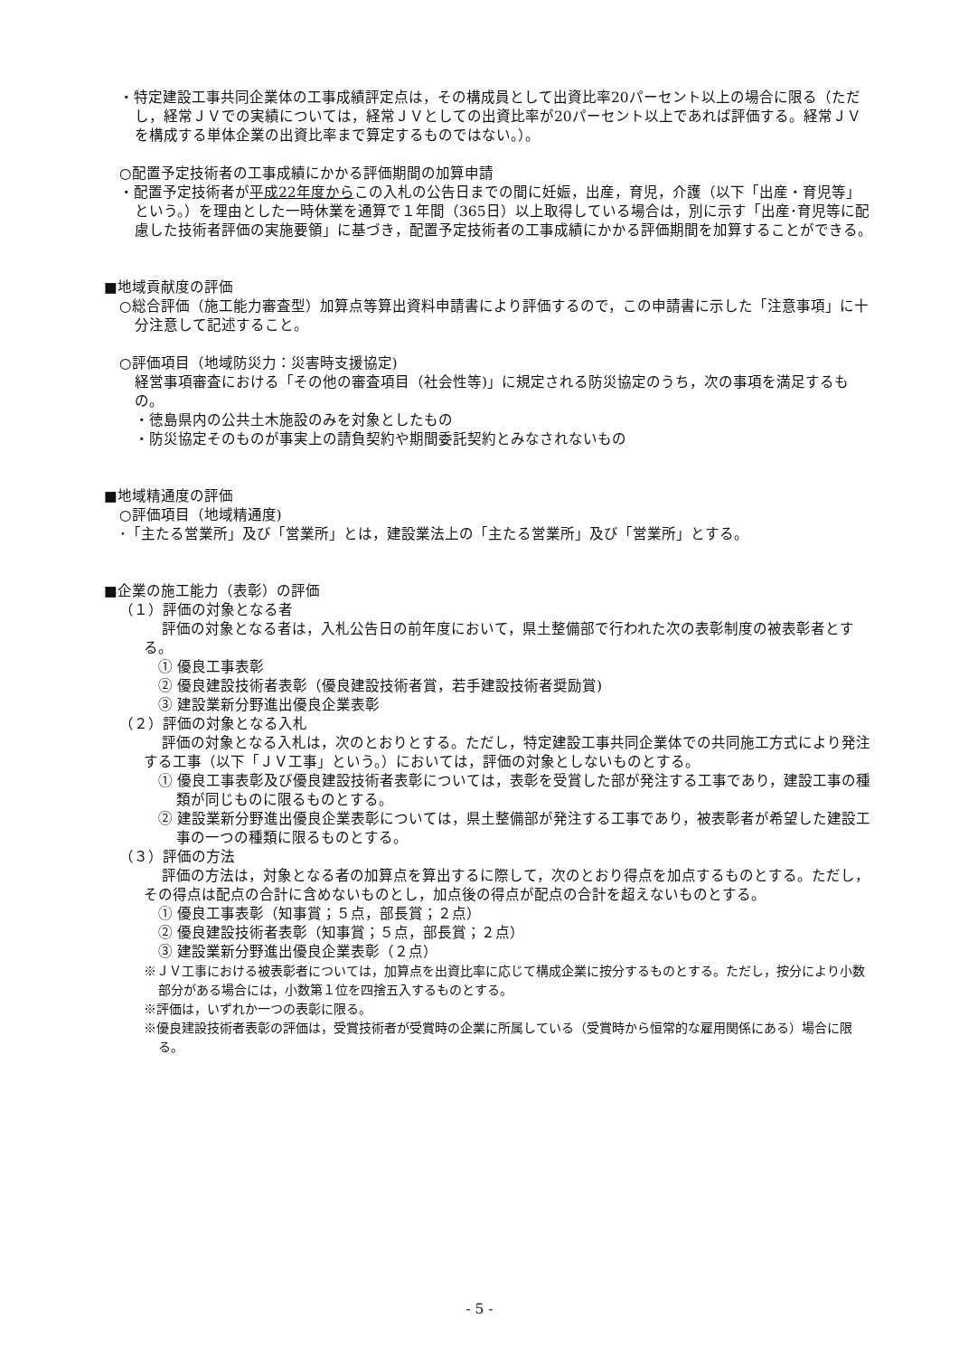・特定建設工事共同企業体の工事成績評定点は，その構成員として出資比率20パーセント以上の場合に限る（ただし，経常ＪＶでの実績については，経常ＪＶとしての出資比率が20パーセント以上であれば評価する。経常ＪＶを構成する単体企業の出資比率まで算定するものではない。）。
○配置予定技術者の工事成績にかかる評価期間の加算申請
・配置予定技術者が平成22年度からこの入札の公告日までの間に妊娠，出産，育児，介護（以下「出産・育児等」という。）を理由とした一時休業を通算で１年間（365日）以上取得している場合は，別に示す「出産･育児等に配慮した技術者評価の実施要領」に基づき，配置予定技術者の工事成績にかかる評価期間を加算することができる。
■地域貢献度の評価
○総合評価（施工能力審査型）加算点等算出資料申請書により評価するので，この申請書に示した「注意事項」に十分注意して記述すること。
○評価項目（地域防災力：災害時支援協定)
経営事項審査における「その他の審査項目（社会性等)」に規定される防災協定のうち，次の事項を満足するもの。
・徳島県内の公共土木施設のみを対象としたもの
・防災協定そのものが事実上の請負契約や期間委託契約とみなされないもの
■地域精通度の評価
○評価項目（地域精通度)
･「主たる営業所」及び「営業所」とは，建設業法上の「主たる営業所」及び「営業所」とする。
■企業の施工能力（表彰）の評価
（１）評価の対象となる者
評価の対象となる者は，入札公告日の前年度において，県土整備部で行われた次の表彰制度の被表彰者とする。
① 優良工事表彰
② 優良建設技術者表彰（優良建設技術者賞，若手建設技術者奨励賞)
③ 建設業新分野進出優良企業表彰
（２）評価の対象となる入札
評価の対象となる入札は，次のとおりとする。ただし，特定建設工事共同企業体での共同施工方式により発注する工事（以下「ＪＶ工事」という。）においては，評価の対象としないものとする。
① 優良工事表彰及び優良建設技術者表彰については，表彰を受賞した部が発注する工事であり，建設工事の種類が同じものに限るものとする。
② 建設業新分野進出優良企業表彰については，県土整備部が発注する工事であり，被表彰者が希望した建設工事の一つの種類に限るものとする。
（３）評価の方法
評価の方法は，対象となる者の加算点を算出するに際して，次のとおり得点を加点するものとする。ただし，その得点は配点の合計に含めないものとし，加点後の得点が配点の合計を超えないものとする。
① 優良工事表彰（知事賞；５点，部長賞；２点）
② 優良建設技術者表彰（知事賞；５点，部長賞；２点）
③ 建設業新分野進出優良企業表彰（２点）
※ＪＶ工事における被表彰者については，加算点を出資比率に応じて構成企業に按分するものとする。ただし，按分により小数部分がある場合には，小数第１位を四捨五入するものとする。
※評価は，いずれか一つの表彰に限る。
※優良建設技術者表彰の評価は，受賞技術者が受賞時の企業に所属している（受賞時から恒常的な雇用関係にある）場合に限る。
- 5 -